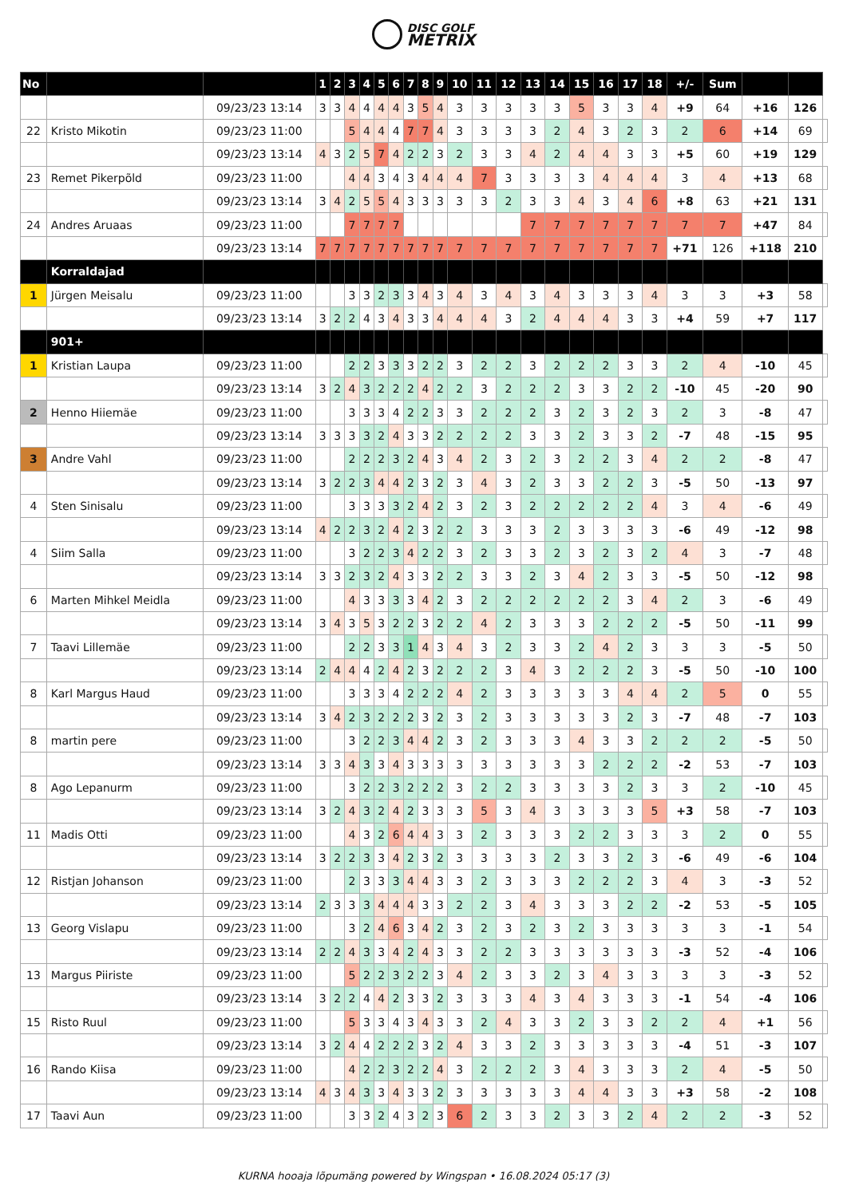DISC GOLF
METRIX
| No | | | 1 | 2 | 3 | 4 | 5 | 6 | 7 | 8 | 9 | 10 | 11 | 12 | 13 | 14 | 15 | 16 | 17 | 18 | +/- | Sum | | | |
| | | 09/23/23 13:14 | 3 | 3 | 4 | 4 | 4 | 4 | 3 | 5 | 4 | 3 | 3 | 3 | 3 | 3 | 5 | 3 | 3 | 4 | +9 | 64 | +16 | 126 | |
| 22 | Kristo Mikotin | 09/23/23 11:00 | | | 5 | 4 | 4 | 4 | 7 | 7 | 4 | 3 | 3 | 3 | 3 | 2 | 4 | 3 | 2 | 3 | 2 | 6 | +14 | 69 | |
| | | 09/23/23 13:14 | 4 | 3 | 2 | 5 | 7 | 4 | 2 | 2 | 3 | 2 | 3 | 3 | 4 | 2 | 4 | 4 | 3 | 3 | +5 | 60 | +19 | 129 | |
| 23 | Remet Pikerpõld | 09/23/23 11:00 | | | 4 | 4 | 3 | 4 | 3 | 4 | 4 | 4 | 7 | 3 | 3 | 3 | 3 | 4 | 4 | 4 | 3 | 4 | +13 | 68 | |
| | | 09/23/23 13:14 | 3 | 4 | 2 | 5 | 5 | 4 | 3 | 3 | 3 | 3 | 3 | 2 | 3 | 3 | 4 | 3 | 4 | 6 | +8 | 63 | +21 | 131 | |
| 24 | Andres Aruaas | 09/23/23 11:00 | | | 7 | 7 | 7 | 7 | | | | | | | 7 | 7 | 7 | 7 | 7 | 7 | 7 | 7 | +47 | 84 | |
| | | 09/23/23 13:14 | 7 | 7 | 7 | 7 | 7 | 7 | 7 | 7 | 7 | 7 | 7 | 7 | 7 | 7 | 7 | 7 | 7 | 7 | +71 | 126 | +118 | 210 | |
| | Korraldajad | | | | | | | | | | | | | | | | | | | | | | | | |
| 1 | Jürgen Meisalu | 09/23/23 11:00 | | | 3 | 3 | 2 | 3 | 3 | 4 | 3 | 4 | 3 | 4 | 3 | 4 | 3 | 3 | 3 | 4 | 3 | 3 | +3 | 58 | |
| | | 09/23/23 13:14 | 3 | 2 | 2 | 4 | 3 | 4 | 3 | 3 | 4 | 4 | 4 | 3 | 2 | 4 | 4 | 4 | 3 | 3 | +4 | 59 | +7 | 117 | |
| | 901+ | | | | | | | | | | | | | | | | | | | | | | | | |
| 1 | Kristian Laupa | 09/23/23 11:00 | | | 2 | 2 | 3 | 3 | 3 | 2 | 2 | 3 | 2 | 2 | 3 | 2 | 2 | 2 | 3 | 3 | 2 | 4 | -10 | 45 | |
| | | 09/23/23 13:14 | 3 | 2 | 4 | 3 | 2 | 2 | 2 | 4 | 2 | 2 | 3 | 2 | 2 | 2 | 3 | 3 | 2 | 2 | -10 | 45 | -20 | 90 | |
| 2 | Henno Hiiemäe | 09/23/23 11:00 | | | 3 | 3 | 3 | 4 | 2 | 2 | 3 | 3 | 2 | 2 | 2 | 3 | 2 | 3 | 2 | 3 | 2 | 3 | -8 | 47 | |
| | | 09/23/23 13:14 | 3 | 3 | 3 | 3 | 2 | 4 | 3 | 3 | 2 | 2 | 2 | 2 | 3 | 3 | 2 | 3 | 3 | 2 | -7 | 48 | -15 | 95 | |
| 3 | Andre Vahl | 09/23/23 11:00 | | | 2 | 2 | 2 | 3 | 2 | 4 | 3 | 4 | 2 | 3 | 2 | 3 | 2 | 2 | 3 | 4 | 2 | 2 | -8 | 47 | |
| | | 09/23/23 13:14 | 3 | 2 | 2 | 3 | 4 | 4 | 2 | 3 | 2 | 3 | 4 | 3 | 2 | 3 | 3 | 2 | 2 | 3 | -5 | 50 | -13 | 97 | |
| 4 | Sten Sinisalu | 09/23/23 11:00 | | | 3 | 3 | 3 | 3 | 2 | 4 | 2 | 3 | 2 | 3 | 2 | 2 | 2 | 2 | 2 | 4 | 3 | 4 | -6 | 49 | |
| | | 09/23/23 13:14 | 4 | 2 | 2 | 3 | 2 | 4 | 2 | 3 | 2 | 2 | 3 | 3 | 3 | 2 | 3 | 3 | 3 | 3 | -6 | 49 | -12 | 98 | |
| 4 | Siim Salla | 09/23/23 11:00 | | | 3 | 2 | 2 | 3 | 4 | 2 | 2 | 3 | 2 | 3 | 3 | 2 | 3 | 2 | 3 | 2 | 4 | 3 | -7 | 48 | |
| | | 09/23/23 13:14 | 3 | 3 | 2 | 3 | 2 | 4 | 3 | 3 | 2 | 2 | 3 | 3 | 2 | 3 | 4 | 2 | 3 | 3 | -5 | 50 | -12 | 98 | |
| 6 | Marten Mihkel Meidla | 09/23/23 11:00 | | | 4 | 3 | 3 | 3 | 3 | 4 | 2 | 3 | 2 | 2 | 2 | 2 | 2 | 2 | 3 | 4 | 2 | 3 | -6 | 49 | |
| | | 09/23/23 13:14 | 3 | 4 | 3 | 5 | 3 | 2 | 2 | 3 | 2 | 2 | 4 | 2 | 3 | 3 | 3 | 2 | 2 | 2 | -5 | 50 | -11 | 99 | |
| 7 | Taavi Lillemäe | 09/23/23 11:00 | | | 2 | 2 | 3 | 3 | 1 | 4 | 3 | 4 | 3 | 2 | 3 | 3 | 2 | 4 | 2 | 3 | 3 | 3 | -5 | 50 | |
| | | 09/23/23 13:14 | 2 | 4 | 4 | 4 | 2 | 4 | 2 | 3 | 2 | 2 | 2 | 3 | 4 | 3 | 2 | 2 | 2 | 3 | -5 | 50 | -10 | 100 | |
| 8 | Karl Margus Haud | 09/23/23 11:00 | | | 3 | 3 | 3 | 4 | 2 | 2 | 2 | 4 | 2 | 3 | 3 | 3 | 3 | 3 | 4 | 4 | 2 | 5 | 0 | 55 | |
| | | 09/23/23 13:14 | 3 | 4 | 2 | 3 | 2 | 2 | 2 | 3 | 2 | 3 | 2 | 3 | 3 | 3 | 3 | 3 | 2 | 3 | -7 | 48 | -7 | 103 | |
| 8 | martin pere | 09/23/23 11:00 | | | 3 | 2 | 2 | 3 | 4 | 4 | 2 | 3 | 2 | 3 | 3 | 3 | 4 | 3 | 3 | 2 | 2 | 2 | -5 | 50 | |
| | | 09/23/23 13:14 | 3 | 3 | 4 | 3 | 3 | 4 | 3 | 3 | 3 | 3 | 3 | 3 | 3 | 3 | 3 | 2 | 2 | 2 | -2 | 53 | -7 | 103 | |
| 8 | Ago Lepanurm | 09/23/23 11:00 | | | 3 | 2 | 2 | 3 | 2 | 2 | 2 | 3 | 2 | 2 | 3 | 3 | 3 | 3 | 2 | 3 | 3 | 2 | -10 | 45 | |
| | | 09/23/23 13:14 | 3 | 2 | 4 | 3 | 2 | 4 | 2 | 3 | 3 | 3 | 5 | 3 | 4 | 3 | 3 | 3 | 3 | 5 | +3 | 58 | -7 | 103 | |
| 11 | Madis Otti | 09/23/23 11:00 | | | 4 | 3 | 2 | 6 | 4 | 4 | 3 | 3 | 2 | 3 | 3 | 3 | 2 | 2 | 3 | 3 | 3 | 2 | 0 | 55 | |
| | | 09/23/23 13:14 | 3 | 2 | 2 | 3 | 3 | 4 | 2 | 3 | 2 | 3 | 3 | 3 | 3 | 2 | 3 | 3 | 2 | 3 | -6 | 49 | -6 | 104 | |
| 12 | Ristjan Johanson | 09/23/23 11:00 | | | 2 | 3 | 3 | 3 | 4 | 4 | 3 | 3 | 2 | 3 | 3 | 3 | 2 | 2 | 2 | 3 | 4 | 3 | -3 | 52 | |
| | | 09/23/23 13:14 | 2 | 3 | 3 | 3 | 4 | 4 | 4 | 3 | 3 | 2 | 2 | 3 | 4 | 3 | 3 | 3 | 2 | 2 | -2 | 53 | -5 | 105 | |
| 13 | Georg Vislapu | 09/23/23 11:00 | | | 3 | 2 | 4 | 6 | 3 | 4 | 2 | 3 | 2 | 3 | 2 | 3 | 2 | 3 | 3 | 3 | 3 | 3 | -1 | 54 | |
| | | 09/23/23 13:14 | 2 | 2 | 4 | 3 | 3 | 4 | 2 | 4 | 3 | 3 | 2 | 2 | 3 | 3 | 3 | 3 | 3 | 3 | -3 | 52 | -4 | 106 | |
| 13 | Margus Piiriste | 09/23/23 11:00 | | | 5 | 2 | 2 | 3 | 2 | 2 | 3 | 4 | 2 | 3 | 3 | 2 | 3 | 4 | 3 | 3 | 3 | 3 | -3 | 52 | |
| | | 09/23/23 13:14 | 3 | 2 | 2 | 4 | 4 | 2 | 3 | 3 | 2 | 3 | 3 | 3 | 4 | 3 | 4 | 3 | 3 | 3 | -1 | 54 | -4 | 106 | |
| 15 | Risto Ruul | 09/23/23 11:00 | | | 5 | 3 | 3 | 4 | 3 | 4 | 3 | 3 | 2 | 4 | 3 | 3 | 2 | 3 | 3 | 2 | 2 | 4 | +1 | 56 | |
| | | 09/23/23 13:14 | 3 | 2 | 4 | 4 | 2 | 2 | 2 | 3 | 2 | 4 | 3 | 3 | 2 | 3 | 3 | 3 | 3 | 3 | -4 | 51 | -3 | 107 | |
| 16 | Rando Kiisa | 09/23/23 11:00 | | | 4 | 2 | 2 | 3 | 2 | 2 | 4 | 3 | 2 | 2 | 2 | 3 | 4 | 3 | 3 | 3 | 2 | 4 | -5 | 50 | |
| | | 09/23/23 13:14 | 4 | 3 | 4 | 3 | 3 | 4 | 3 | 3 | 2 | 3 | 3 | 3 | 3 | 3 | 4 | 4 | 3 | 3 | +3 | 58 | -2 | 108 | |
| 17 | Taavi Aun | 09/23/23 11:00 | | | 3 | 3 | 2 | 4 | 3 | 2 | 3 | 6 | 2 | 3 | 3 | 2 | 3 | 3 | 2 | 4 | 2 | 2 | -3 | 52 | |
KURNA hooaja lõpumäng powered by Wingspan • 16.08.2024 05:17 (3)